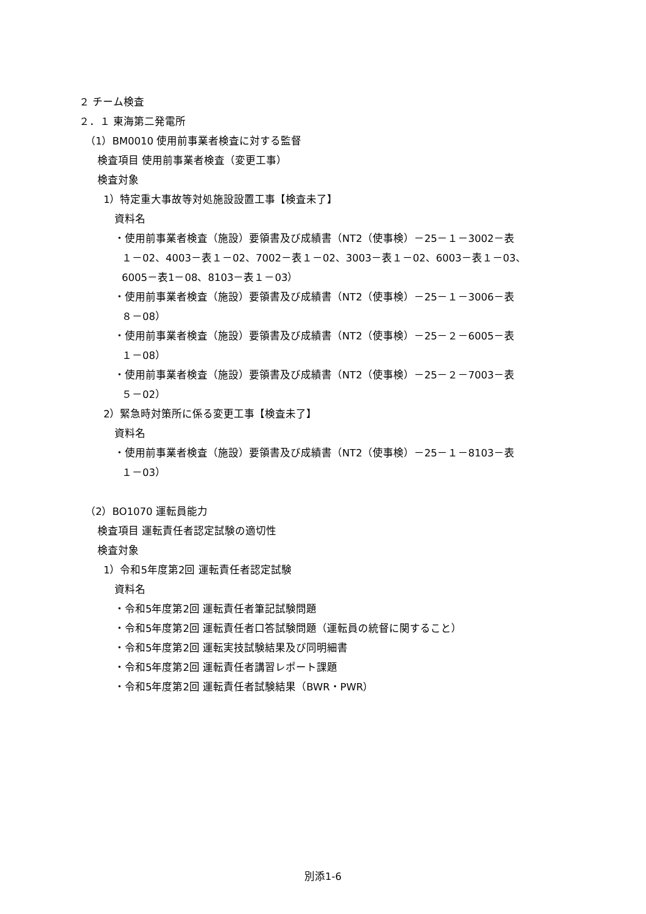２ チーム検査
２．１ 東海第二発電所
（1）BM0010 使用前事業者検査に対する監督
検査項目 使用前事業者検査（変更工事）
検査対象
1）特定重大事故等対処施設設置工事【検査未了】
資料名
・使用前事業者検査（施設）要領書及び成績書（NT2（使事検）－25－１－3002－表
１－02、4003－表１－02、7002－表１－02、3003－表１－02、6003－表１－03、
6005－表1－08、8103－表１－03）
・使用前事業者検査（施設）要領書及び成績書（NT2（使事検）－25－１－3006－表
８－08）
・使用前事業者検査（施設）要領書及び成績書（NT2（使事検）－25－２－6005－表
１－08）
・使用前事業者検査（施設）要領書及び成績書（NT2（使事検）－25－２－7003－表
５－02）
2）緊急時対策所に係る変更工事【検査未了】
資料名
・使用前事業者検査（施設）要領書及び成績書（NT2（使事検）－25－１－8103－表
１－03）
（2）BO1070 運転員能力
検査項目 運転責任者認定試験の適切性
検査対象
1）令和5年度第2回 運転責任者認定試験
資料名
・令和5年度第2回 運転責任者筆記試験問題
・令和5年度第2回 運転責任者口答試験問題（運転員の統督に関すること）
・令和5年度第2回 運転実技試験結果及び同明細書
・令和5年度第2回 運転責任者講習レポート課題
・令和5年度第2回 運転責任者試験結果（BWR・PWR）
別添1-6